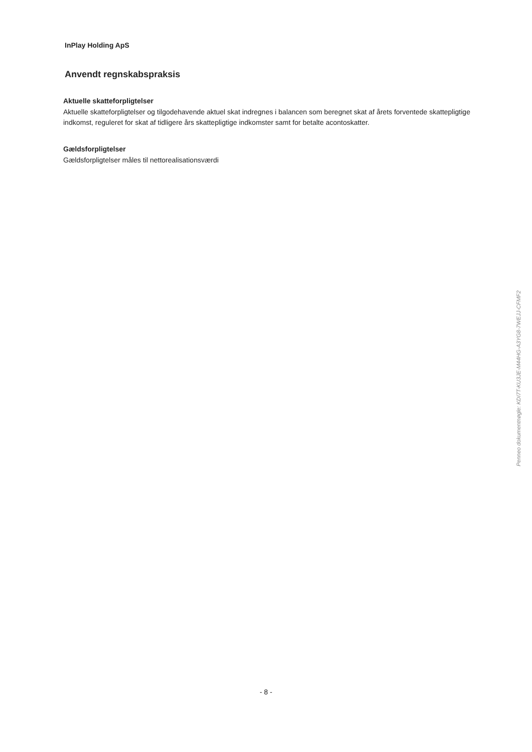InPlay Holding ApS
Anvendt regnskabspraksis
Aktuelle skatteforpligtelser
Aktuelle skatteforpligtelser og tilgodehavende aktuel skat indregnes i balancen som beregnet skat af årets forventede skattepligtige indkomst, reguleret for skat af tidligere års skattepligtige indkomster samt for betalte acontoskatter.
Gældsforpligtelser
Gældsforpligtelser måles til nettorealisationsværdi
Penneo dokumentnøgle: KDI7T-KU3JE-M44HG-A3YG8-7WEJJ-CFMF2
- 8 -